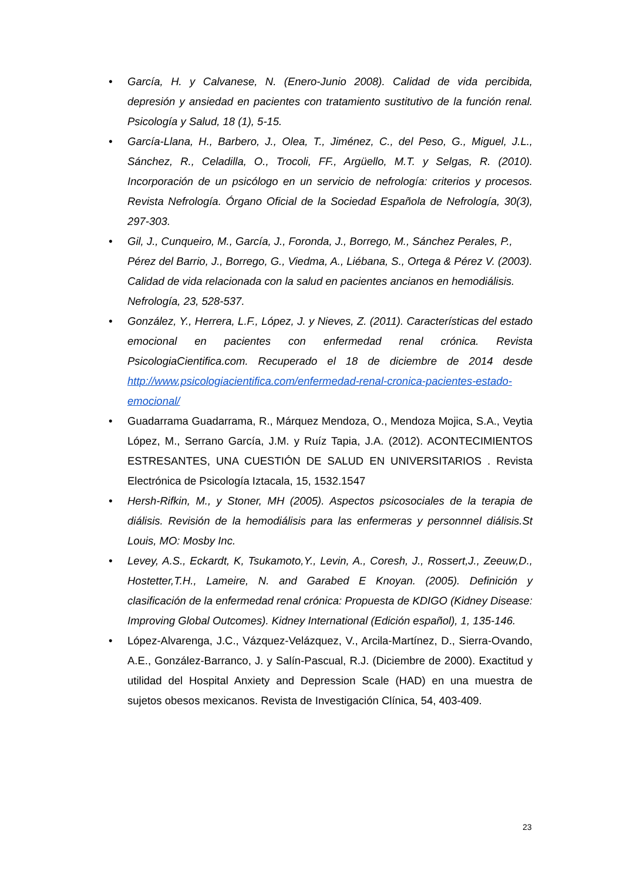• García, H. y Calvanese, N. (Enero-Junio 2008). Calidad de vida percibida, depresión y ansiedad en pacientes con tratamiento sustitutivo de la función renal. Psicología y Salud, 18 (1), 5-15.
• García-Llana, H., Barbero, J., Olea, T., Jiménez, C., del Peso, G., Miguel, J.L., Sánchez, R., Celadilla, O., Trocoli, FF., Argüello, M.T. y Selgas, R. (2010). Incorporación de un psicólogo en un servicio de nefrología: criterios y procesos. Revista Nefrología. Órgano Oficial de la Sociedad Española de Nefrología, 30(3), 297-303.
• Gil, J., Cunqueiro, M., García, J., Foronda, J., Borrego, M., Sánchez Perales, P., Pérez del Barrio, J., Borrego, G., Viedma, A., Liébana, S., Ortega & Pérez V. (2003). Calidad de vida relacionada con la salud en pacientes ancianos en hemodiálisis. Nefrología, 23, 528-537.
• González, Y., Herrera, L.F., López, J. y Nieves, Z. (2011). Características del estado emocional en pacientes con enfermedad renal crónica. Revista PsicologiaCientifica.com. Recuperado el 18 de diciembre de 2014 desde http://www.psicologiacientifica.com/enfermedad-renal-cronica-pacientes-estado-emocional/
• Guadarrama Guadarrama, R., Márquez Mendoza, O., Mendoza Mojica, S.A., Veytia López, M., Serrano García, J.M. y Ruíz Tapia, J.A. (2012). ACONTECIMIENTOS ESTRESANTES, UNA CUESTIÓN DE SALUD EN UNIVERSITARIOS . Revista Electrónica de Psicología Iztacala, 15, 1532.1547
• Hersh-Rifkin, M., y Stoner, MH (2005). Aspectos psicosociales de la terapia de diálisis. Revisión de la hemodiálisis para las enfermeras y personnnel diálisis.St Louis, MO: Mosby Inc.
• Levey, A.S., Eckardt, K, Tsukamoto,Y., Levin, A., Coresh, J., Rossert,J., Zeeuw,D., Hostetter,T.H., Lameire, N. and Garabed E Knoyan. (2005). Definición y clasificación de la enfermedad renal crónica: Propuesta de KDIGO (Kidney Disease: Improving Global Outcomes). Kidney International (Edición español), 1, 135-146.
• López-Alvarenga, J.C., Vázquez-Velázquez, V., Arcila-Martínez, D., Sierra-Ovando, A.E., González-Barranco, J. y Salín-Pascual, R.J. (Diciembre de 2000). Exactitud y utilidad del Hospital Anxiety and Depression Scale (HAD) en una muestra de sujetos obesos mexicanos. Revista de Investigación Clínica, 54, 403-409.
23